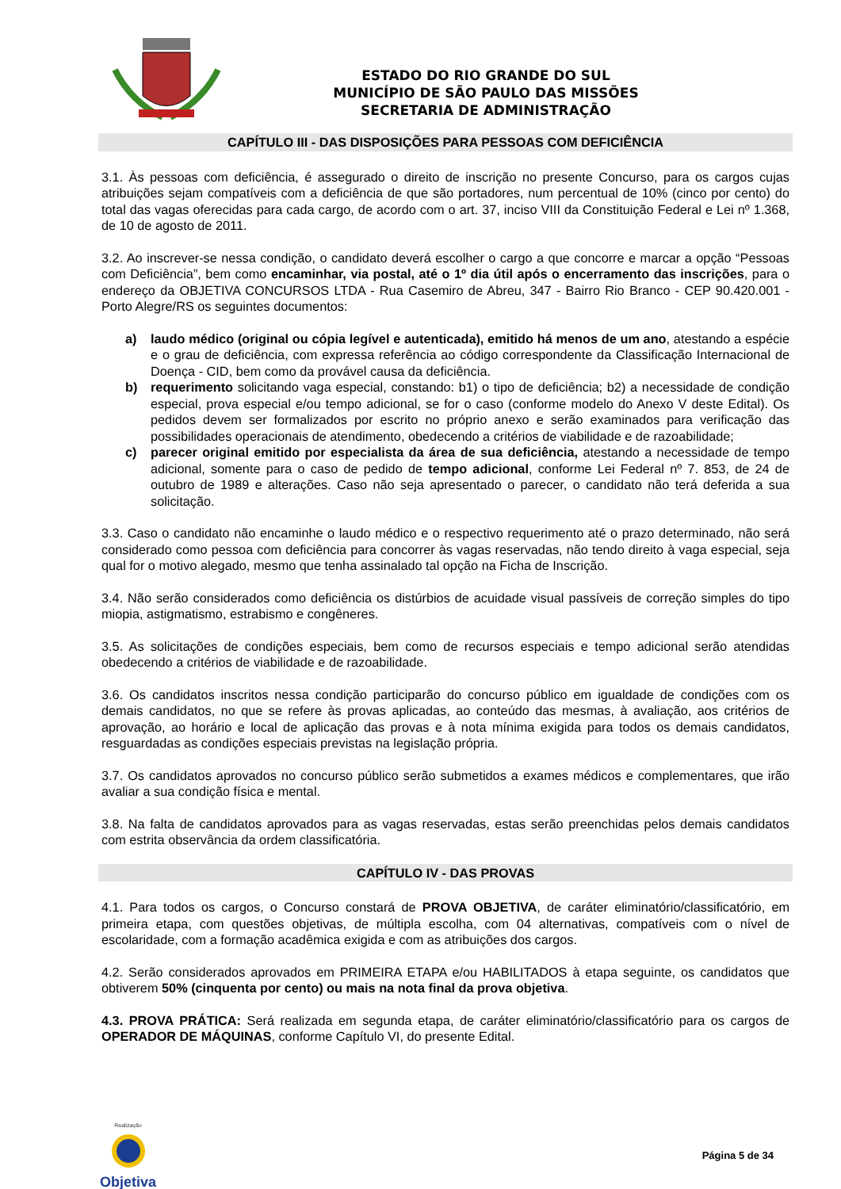ESTADO DO RIO GRANDE DO SUL
MUNICÍPIO DE SÃO PAULO DAS MISSÕES
SECRETARIA DE ADMINISTRAÇÃO
CAPÍTULO III - DAS DISPOSIÇÕES PARA PESSOAS COM DEFICIÊNCIA
3.1. Às pessoas com deficiência, é assegurado o direito de inscrição no presente Concurso, para os cargos cujas atribuições sejam compatíveis com a deficiência de que são portadores, num percentual de 10% (cinco por cento) do total das vagas oferecidas para cada cargo, de acordo com o art. 37, inciso VIII da Constituição Federal e Lei nº 1.368, de 10 de agosto de 2011.
3.2. Ao inscrever-se nessa condição, o candidato deverá escolher o cargo a que concorre e marcar a opção “Pessoas com Deficiência”, bem como encaminhar, via postal, até o 1º dia útil após o encerramento das inscrições, para o endereço da OBJETIVA CONCURSOS LTDA - Rua Casemiro de Abreu, 347 - Bairro Rio Branco - CEP 90.420.001 - Porto Alegre/RS os seguintes documentos:
a) laudo médico (original ou cópia legível e autenticada), emitido há menos de um ano, atestando a espécie e o grau de deficiência, com expressa referência ao código correspondente da Classificação Internacional de Doença - CID, bem como da provável causa da deficiência.
b) requerimento solicitando vaga especial, constando: b1) o tipo de deficiência; b2) a necessidade de condição especial, prova especial e/ou tempo adicional, se for o caso (conforme modelo do Anexo V deste Edital). Os pedidos devem ser formalizados por escrito no próprio anexo e serão examinados para verificação das possibilidades operacionais de atendimento, obedecendo a critérios de viabilidade e de razoabilidade;
c) parecer original emitido por especialista da área de sua deficiência, atestando a necessidade de tempo adicional, somente para o caso de pedido de tempo adicional, conforme Lei Federal nº 7. 853, de 24 de outubro de 1989 e alterações. Caso não seja apresentado o parecer, o candidato não terá deferida a sua solicitação.
3.3. Caso o candidato não encaminhe o laudo médico e o respectivo requerimento até o prazo determinado, não será considerado como pessoa com deficiência para concorrer às vagas reservadas, não tendo direito à vaga especial, seja qual for o motivo alegado, mesmo que tenha assinalado tal opção na Ficha de Inscrição.
3.4. Não serão considerados como deficiência os distúrbios de acuidade visual passíveis de correção simples do tipo miopia, astigmatismo, estrabismo e congêneres.
3.5. As solicitações de condições especiais, bem como de recursos especiais e tempo adicional serão atendidas obedecendo a critérios de viabilidade e de razoabilidade.
3.6. Os candidatos inscritos nessa condição participarão do concurso público em igualdade de condições com os demais candidatos, no que se refere às provas aplicadas, ao conteúdo das mesmas, à avaliação, aos critérios de aprovação, ao horário e local de aplicação das provas e à nota mínima exigida para todos os demais candidatos, resguardadas as condições especiais previstas na legislação própria.
3.7. Os candidatos aprovados no concurso público serão submetidos a exames médicos e complementares, que irão avaliar a sua condição física e mental.
3.8. Na falta de candidatos aprovados para as vagas reservadas, estas serão preenchidas pelos demais candidatos com estrita observância da ordem classificatória.
CAPÍTULO IV - DAS PROVAS
4.1. Para todos os cargos, o Concurso constará de PROVA OBJETIVA, de caráter eliminatório/classificatório, em primeira etapa, com questões objetivas, de múltipla escolha, com 04 alternativas, compatíveis com o nível de escolaridade, com a formação acadêmica exigida e com as atribuições dos cargos.
4.2. Serão considerados aprovados em PRIMEIRA ETAPA e/ou HABILITADOS à etapa seguinte, os candidatos que obtiverem 50% (cinquenta por cento) ou mais na nota final da prova objetiva.
4.3. PROVA PRÁTICA: Será realizada em segunda etapa, de caráter eliminatório/classificatório para os cargos de OPERADOR DE MÁQUINAS, conforme Capítulo VI, do presente Edital.
Realização
Objetiva
Página 5 de 34